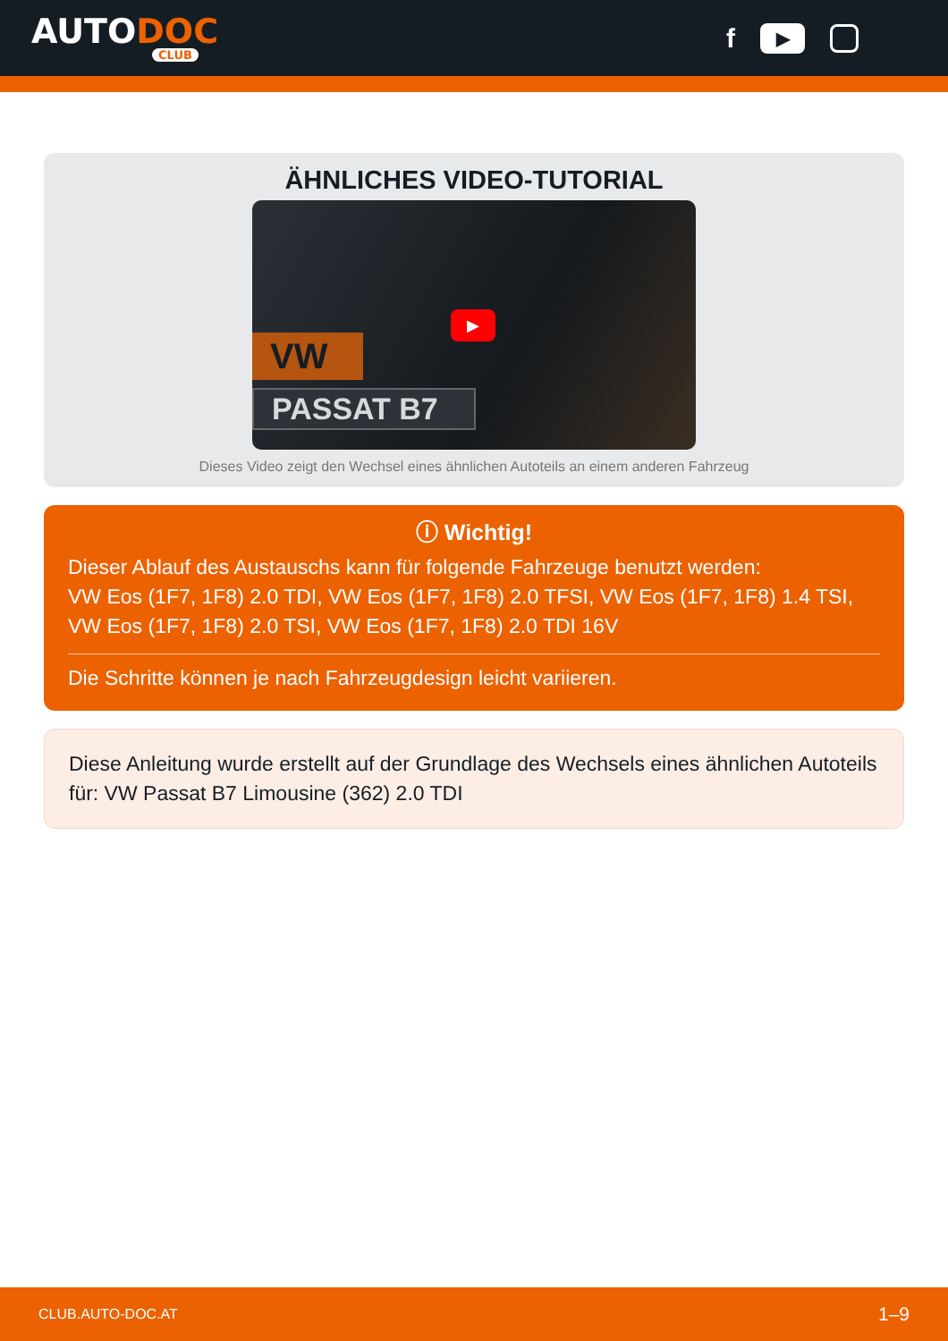AUTODOC
CLUB
f
▶
ÄHNLICHES VIDEO-TUTORIAL
VW
PASSAT B7
▶
Dieses Video zeigt den Wechsel eines ähnlichen Autoteils an einem anderen Fahrzeug
ⓘ Wichtig!
Dieser Ablauf des Austauschs kann für folgende Fahrzeuge benutzt werden:
VW Eos (1F7, 1F8) 2.0 TDI, VW Eos (1F7, 1F8) 2.0 TFSI, VW Eos (1F7, 1F8) 1.4 TSI, VW Eos (1F7, 1F8) 2.0 TSI, VW Eos (1F7, 1F8) 2.0 TDI 16V
Die Schritte können je nach Fahrzeugdesign leicht variieren.
Diese Anleitung wurde erstellt auf der Grundlage des Wechsels eines ähnlichen Autoteils für: VW Passat B7 Limousine (362) 2.0 TDI
CLUB.AUTO-DOC.AT 1–9